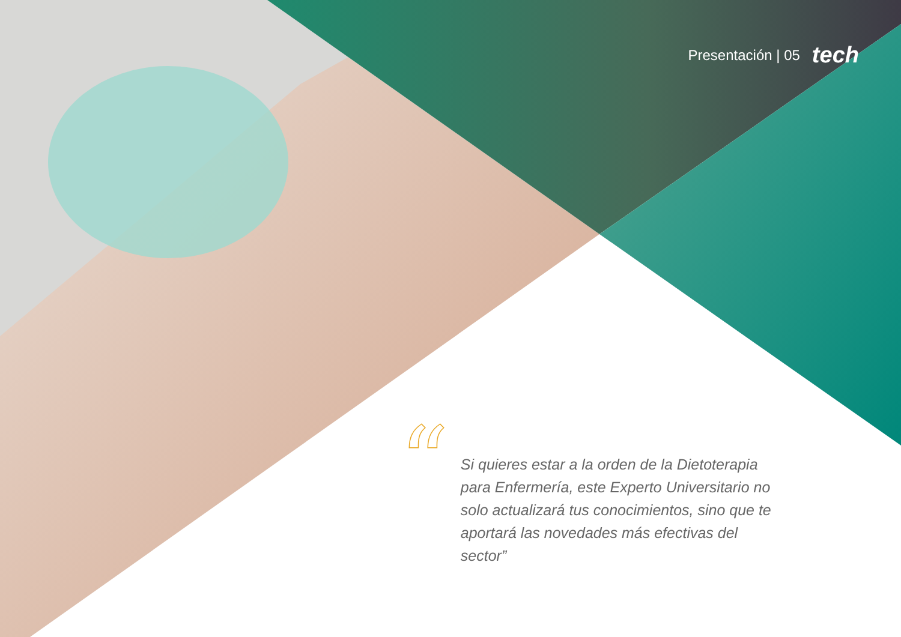Presentación | 05 tech
“
Si quieres estar a la orden de la Dietoterapia para Enfermería, este Experto Universitario no solo actualizará tus conocimientos, sino que te aportará las novedades más efectivas del sector”